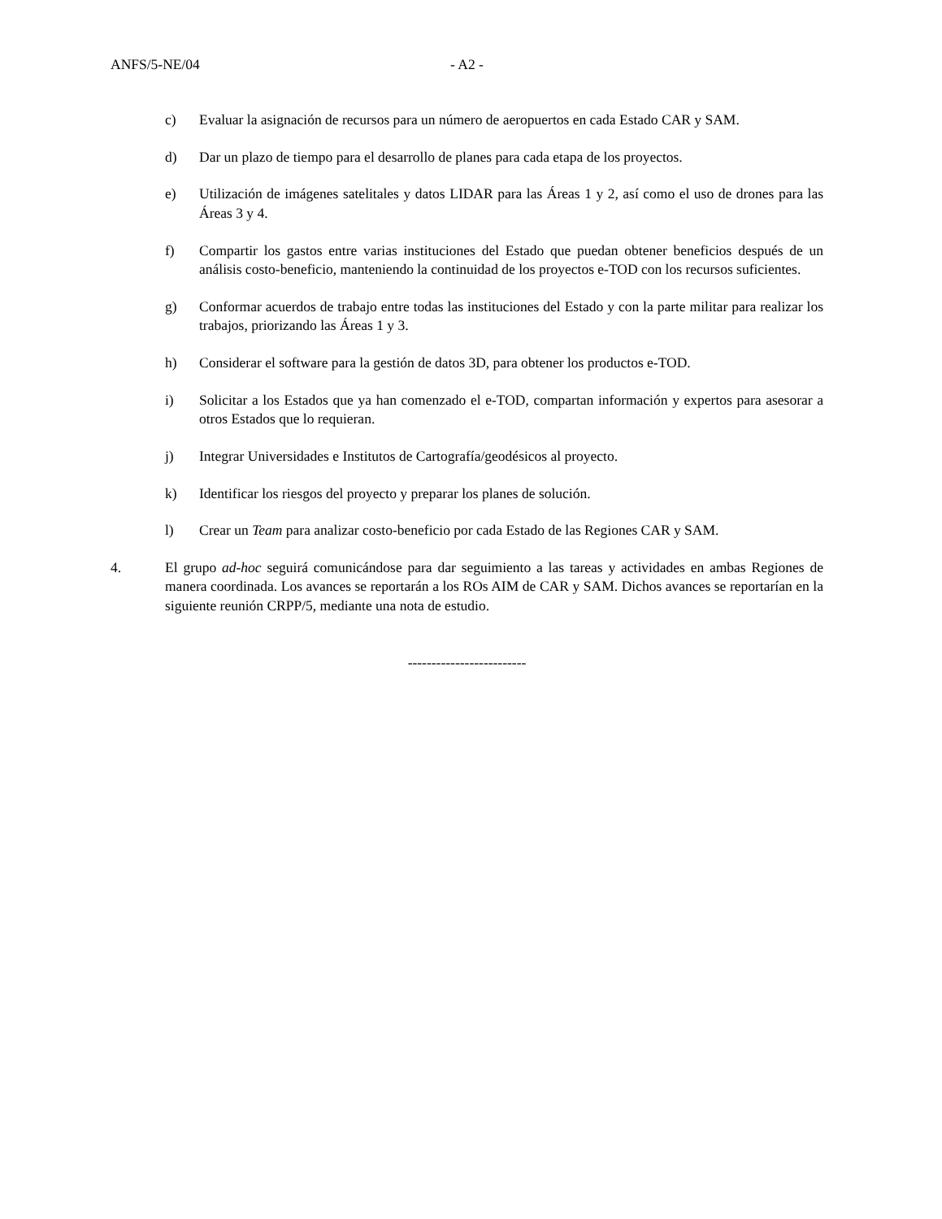ANFS/5-NE/04 - A2 -
c) Evaluar la asignación de recursos para un número de aeropuertos en cada Estado CAR y SAM.
d) Dar un plazo de tiempo para el desarrollo de planes para cada etapa de los proyectos.
e) Utilización de imágenes satelitales y datos LIDAR para las Áreas 1 y 2, así como el uso de drones para las Áreas 3 y 4.
f) Compartir los gastos entre varias instituciones del Estado que puedan obtener beneficios después de un análisis costo-beneficio, manteniendo la continuidad de los proyectos e-TOD con los recursos suficientes.
g) Conformar acuerdos de trabajo entre todas las instituciones del Estado y con la parte militar para realizar los trabajos, priorizando las Áreas 1 y 3.
h) Considerar el software para la gestión de datos 3D, para obtener los productos e-TOD.
i) Solicitar a los Estados que ya han comenzado el e-TOD, compartan información y expertos para asesorar a otros Estados que lo requieran.
j) Integrar Universidades e Institutos de Cartografía/geodésicos al proyecto.
k) Identificar los riesgos del proyecto y preparar los planes de solución.
l) Crear un Team para analizar costo-beneficio por cada Estado de las Regiones CAR y SAM.
4. El grupo ad-hoc seguirá comunicándose para dar seguimiento a las tareas y actividades en ambas Regiones de manera coordinada. Los avances se reportarán a los ROs AIM de CAR y SAM. Dichos avances se reportarían en la siguiente reunión CRPP/5, mediante una nota de estudio.
-------------------------